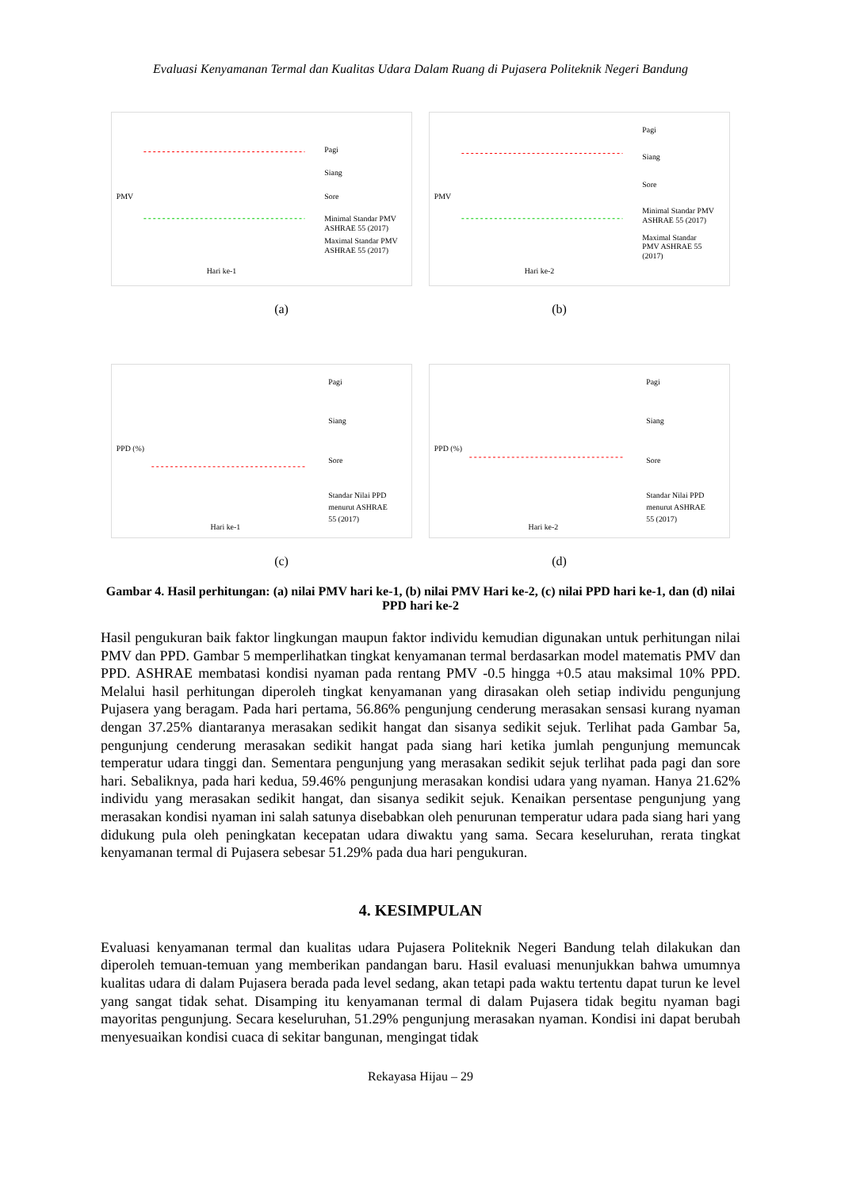Evaluasi Kenyamanan Termal dan Kualitas Udara Dalam Ruang di Pujasera Politeknik Negeri Bandung
PMV
Hari ke-1
Pagi
Siang
Sore
Minimal Standar PMV
ASHRAE 55 (2017)
Maximal Standar PMV
ASHRAE 55 (2017)
PMV
Hari ke-2
Pagi
Siang
Sore
Minimal Standar PMV
ASHRAE 55 (2017)
Maximal Standar
PMV ASHRAE 55
(2017)
(a) (b)
PPD (%)
Hari ke-1
Pagi
Siang
Sore
Standar Nilai PPD
menurut ASHRAE
55 (2017)
PPD (%)
Hari ke-2
Pagi
Siang
Sore
Standar Nilai PPD
menurut ASHRAE
55 (2017)
(c) (d)
Gambar 4. Hasil perhitungan: (a) nilai PMV hari ke-1, (b) nilai PMV Hari ke-2, (c) nilai PPD hari ke-1, dan (d) nilai PPD hari ke-2
Hasil pengukuran baik faktor lingkungan maupun faktor individu kemudian digunakan untuk perhitungan nilai PMV dan PPD. Gambar 5 memperlihatkan tingkat kenyamanan termal berdasarkan model matematis PMV dan PPD. ASHRAE membatasi kondisi nyaman pada rentang PMV -0.5 hingga +0.5 atau maksimal 10% PPD. Melalui hasil perhitungan diperoleh tingkat kenyamanan yang dirasakan oleh setiap individu pengunjung Pujasera yang beragam. Pada hari pertama, 56.86% pengunjung cenderung merasakan sensasi kurang nyaman dengan 37.25% diantaranya merasakan sedikit hangat dan sisanya sedikit sejuk. Terlihat pada Gambar 5a, pengunjung cenderung merasakan sedikit hangat pada siang hari ketika jumlah pengunjung memuncak temperatur udara tinggi dan. Sementara pengunjung yang merasakan sedikit sejuk terlihat pada pagi dan sore hari. Sebaliknya, pada hari kedua, 59.46% pengunjung merasakan kondisi udara yang nyaman. Hanya 21.62% individu yang merasakan sedikit hangat, dan sisanya sedikit sejuk. Kenaikan persentase pengunjung yang merasakan kondisi nyaman ini salah satunya disebabkan oleh penurunan temperatur udara pada siang hari yang didukung pula oleh peningkatan kecepatan udara diwaktu yang sama. Secara keseluruhan, rerata tingkat kenyamanan termal di Pujasera sebesar 51.29% pada dua hari pengukuran.
4. KESIMPULAN
Evaluasi kenyamanan termal dan kualitas udara Pujasera Politeknik Negeri Bandung telah dilakukan dan diperoleh temuan-temuan yang memberikan pandangan baru. Hasil evaluasi menunjukkan bahwa umumnya kualitas udara di dalam Pujasera berada pada level sedang, akan tetapi pada waktu tertentu dapat turun ke level yang sangat tidak sehat. Disamping itu kenyamanan termal di dalam Pujasera tidak begitu nyaman bagi mayoritas pengunjung. Secara keseluruhan, 51.29% pengunjung merasakan nyaman. Kondisi ini dapat berubah menyesuaikan kondisi cuaca di sekitar bangunan, mengingat tidak
Rekayasa Hijau – 29